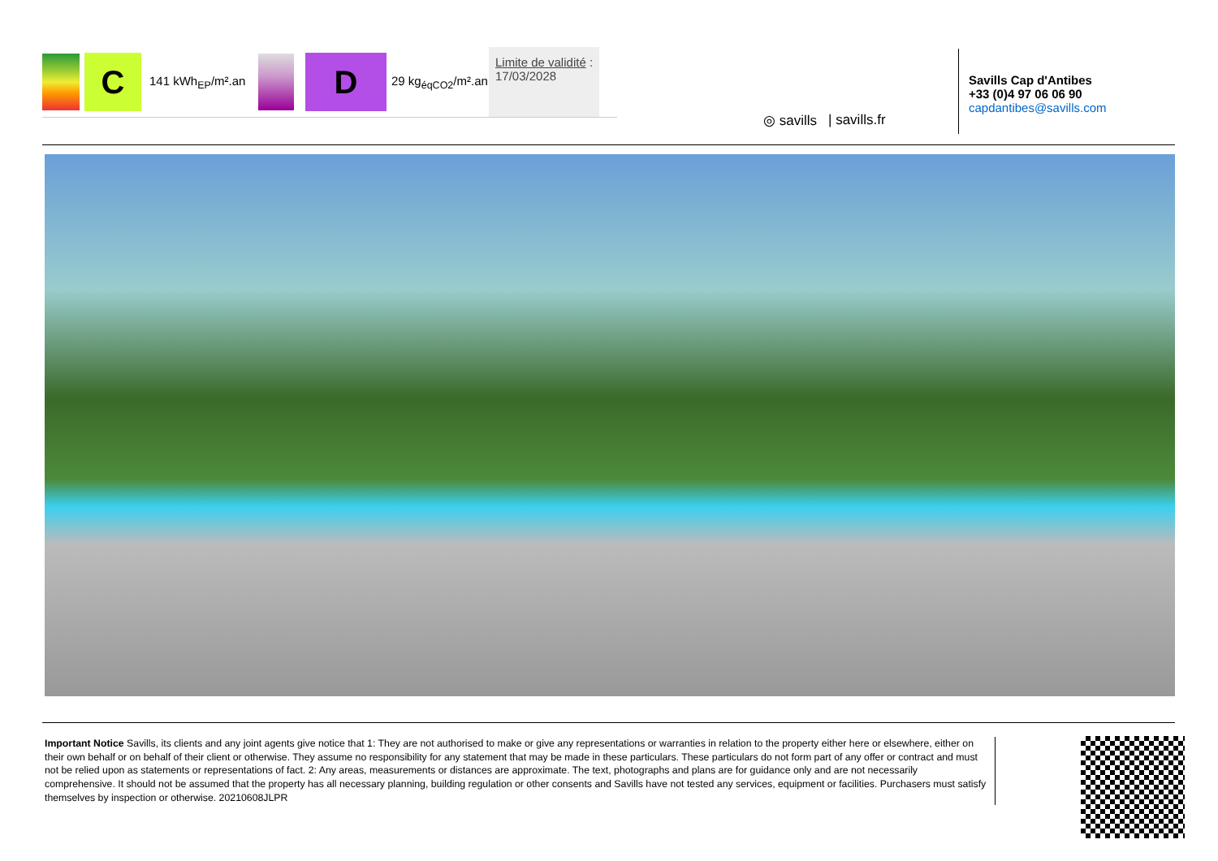C
141 kWh<sub>EP</sub>/m².an
D
29 kg<sub>éqCO2</sub>/m².an
Limite de validité :
17/03/2028
◎ savills | savills.fr
Savills Cap d'Antibes
+33 (0)4 97 06 06 90
capdantibes@savills.com
Important Notice Savills, its clients and any joint agents give notice that 1: They are not authorised to make or give any representations or warranties in relation to the property either here or elsewhere, either on their own behalf or on behalf of their client or otherwise. They assume no responsibility for any statement that may be made in these particulars. These particulars do not form part of any offer or contract and must not be relied upon as statements or representations of fact. 2: Any areas, measurements or distances are approximate. The text, photographs and plans are for guidance only and are not necessarily comprehensive. It should not be assumed that the property has all necessary planning, building regulation or other consents and Savills have not tested any services, equipment or facilities. Purchasers must satisfy themselves by inspection or otherwise. 20210608JLPR